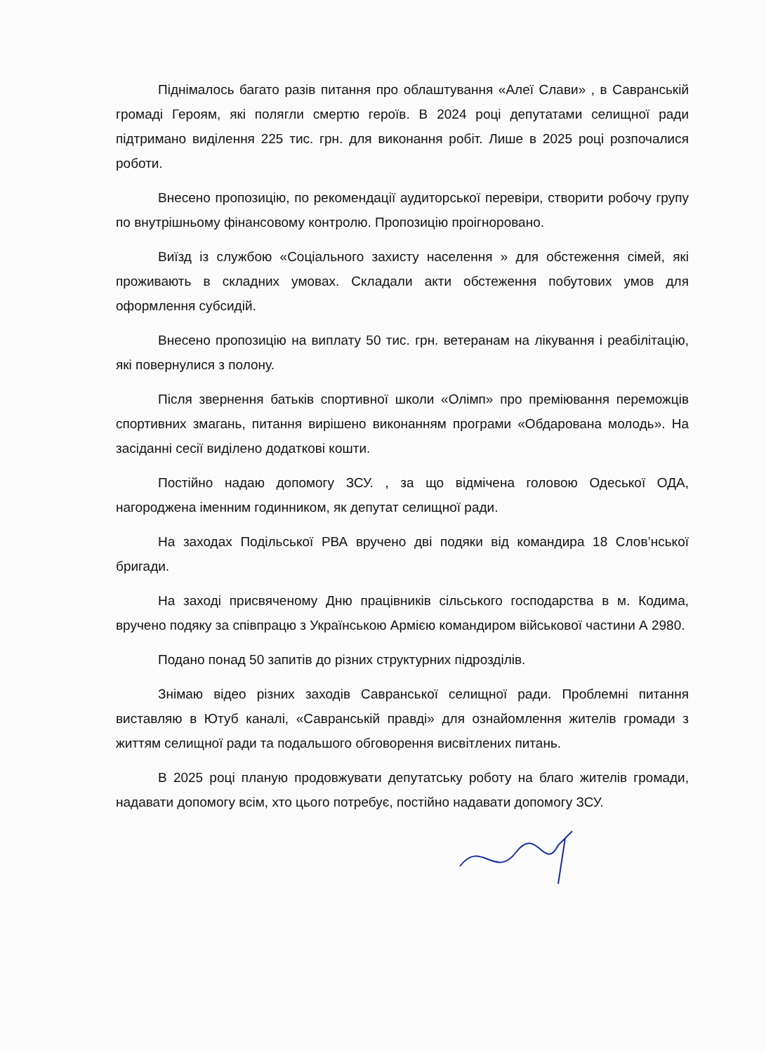Піднімалось багато разів питання про облаштування «Алеї Слави» , в Савранській громаді Героям, які полягли смертю героїв. В 2024 році депутатами селищної ради підтримано виділення 225 тис. грн. для виконання робіт. Лише в 2025 році розпочалися роботи.
Внесено пропозицію, по рекомендації аудиторської перевіри, створити робочу групу по внутрішньому фінансовому контролю. Пропозицію проігноровано.
Виїзд із службою «Соціального захисту населення » для обстеження сімей, які проживають в складних умовах. Складали акти обстеження побутових умов для оформлення субсидій.
Внесено пропозицію на виплату 50 тис. грн. ветеранам на лікування і реабілітацію, які повернулися з полону.
Після звернення батьків спортивної школи «Олімп» про преміювання переможців спортивних змагань, питання вирішено виконанням програми «Обдарована молодь». На засіданні сесії виділено додаткові кошти.
Постійно надаю допомогу ЗСУ. , за що відмічена головою Одеської ОДА, нагороджена іменним годинником, як депутат селищної ради.
На заходах Подільської РВА вручено дві подяки від командира 18 Слов’нської бригади.
На заході присвяченому Дню працівників сільського господарства в м. Кодима, вручено подяку за співпрацю з Українською Армією командиром військової частини А 2980.
Подано понад 50 запитів до різних структурних підрозділів.
Знімаю відео різних заходів Савранської селищної ради. Проблемні питання виставляю в Ютуб каналі, «Савранській правді» для ознайомлення жителів громади з життям селищної ради та подальшого обговорення висвітлених питань.
В 2025 році планую продовжувати депутатську роботу на благо жителів громади, надавати допомогу всім, хто цього потребує, постійно надавати допомогу ЗСУ.